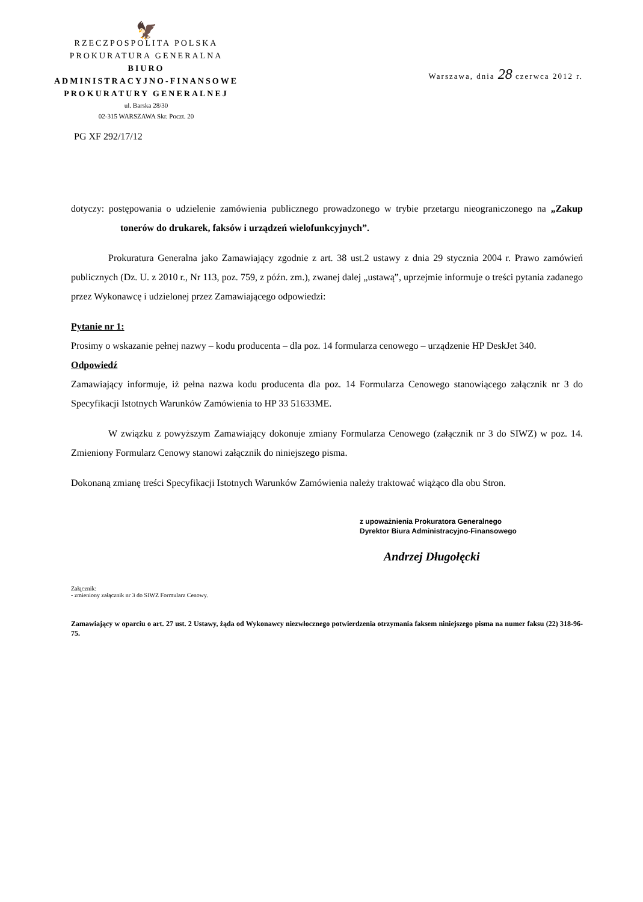🦅
RZECZPOSPOLITA POLSKA
PROKURATURA GENERALNA
BIURO
ADMINISTRACYJNO-FINANSOWE
PROKURATURY GENERALNEJ
ul. Barska 28/30
02-315 WARSZAWA Skr. Poczt. 20
Warszawa, dnia 28 czerwca 2012 r.
PG XF 292/17/12
dotyczy: postępowania o udzielenie zamówienia publicznego prowadzonego w trybie przetargu nieograniczonego na „Zakup tonerów do drukarek, faksów i urządzeń wielofunkcyjnych”.
Prokuratura Generalna jako Zamawiający zgodnie z art. 38 ust.2 ustawy z dnia 29 stycznia 2004 r. Prawo zamówień publicznych (Dz. U. z 2010 r., Nr 113, poz. 759, z późn. zm.), zwanej dalej „ustawą”, uprzejmie informuje o treści pytania zadanego przez Wykonawcę i udzielonej przez Zamawiającego odpowiedzi:
Pytanie nr 1:
Prosimy o wskazanie pełnej nazwy – kodu producenta – dla poz. 14 formularza cenowego – urządzenie HP DeskJet 340.
Odpowiedź
Zamawiający informuje, iż pełna nazwa kodu producenta dla poz. 14 Formularza Cenowego stanowiącego załącznik nr 3 do Specyfikacji Istotnych Warunków Zamówienia to HP 33 51633ME.
W związku z powyższym Zamawiający dokonuje zmiany Formularza Cenowego (załącznik nr 3 do SIWZ) w poz. 14. Zmieniony Formularz Cenowy stanowi załącznik do niniejszego pisma.
Dokonaną zmianę treści Specyfikacji Istotnych Warunków Zamówienia należy traktować wiążąco dla obu Stron.
z upoważnienia Prokuratora Generalnego
Dyrektor Biura Administracyjno-Finansowego
Andrzej Długołęcki
Załącznik:
- zmieniony załącznik nr 3 do SIWZ Formularz Cenowy.
Zamawiający w oparciu o art. 27 ust. 2 Ustawy, żąda od Wykonawcy niezwłocznego potwierdzenia otrzymania faksem niniejszego pisma na numer faksu (22) 318-96-75.